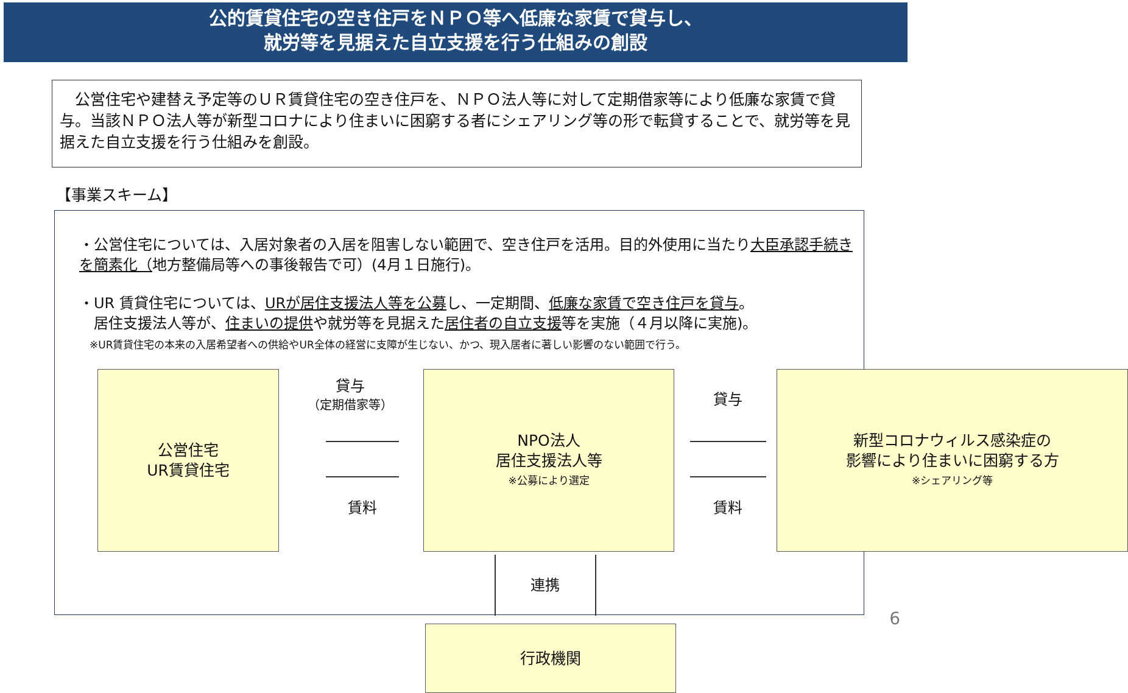公的賃貸住宅の空き住戸をＮＰＯ等へ低廉な家賃で貸与し、
就労等を見据えた自立支援を行う仕組みの創設
　公営住宅や建替え予定等のＵＲ賃貸住宅の空き住戸を、ＮＰＯ法人等に対して定期借家等により低廉な家賃で貸与。当該ＮＰＯ法人等が新型コロナにより住まいに困窮する者にシェアリング等の形で転貸することで、就労等を見据えた自立支援を行う仕組みを創設。
【事業スキーム】
・公営住宅については、入居対象者の入居を阻害しない範囲で、空き住戸を活用。目的外使用に当たり大臣承認手続きを簡素化（地方整備局等への事後報告で可）(4月１日施行)。
・UR 賃貸住宅については、URが居住支援法人等を公募し、一定期間、低廉な家賃で空き住戸を貸与。
　居住支援法人等が、住まいの提供や就労等を見据えた居住者の自立支援等を実施（４月以降に実施)。
　※UR賃貸住宅の本来の入居希望者への供給やUR全体の経営に支障が生じない、かつ、現入居者に著しい影響のない範囲で行う。
公営住宅
UR賃貸住宅
貸与
（定期借家等）
賃料
NPO法人
居住支援法人等
※公募により選定
貸与
賃料
新型コロナウィルス感染症の
影響により住まいに困窮する方
※シェアリング等
連携
行政機関
6